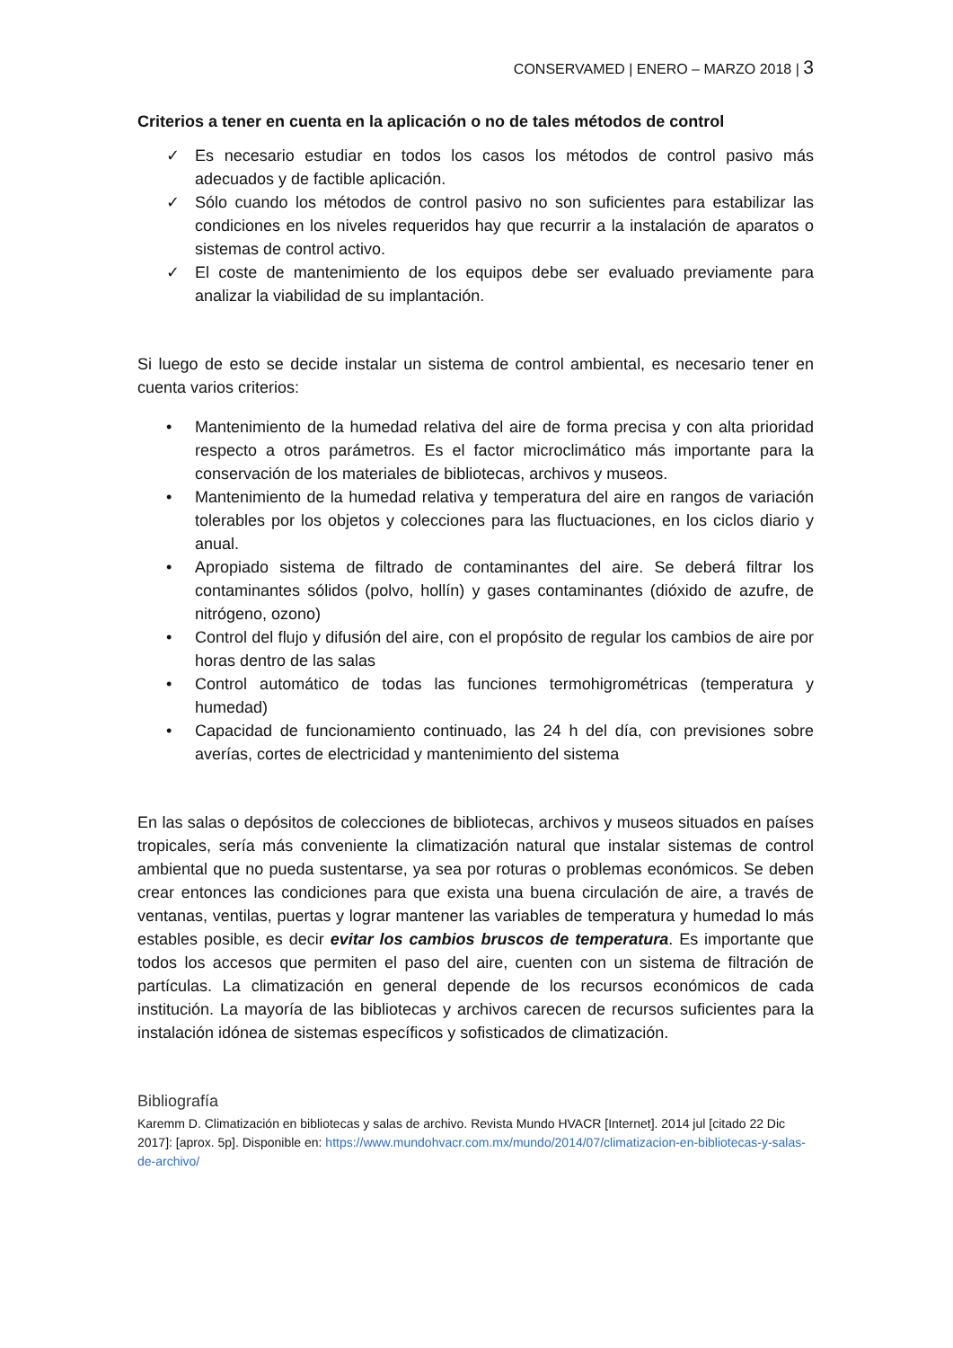CONSERVAMED | ENERO – MARZO 2018 | 3
Criterios a tener en cuenta en la aplicación o no de tales métodos de control
✓ Es necesario estudiar en todos los casos los métodos de control pasivo más adecuados y de factible aplicación.
✓ Sólo cuando los métodos de control pasivo no son suficientes para estabilizar las condiciones en los niveles requeridos hay que recurrir a la instalación de aparatos o sistemas de control activo.
✓ El coste de mantenimiento de los equipos debe ser evaluado previamente para analizar la viabilidad de su implantación.
Si luego de esto se decide instalar un sistema de control ambiental, es necesario tener en cuenta varios criterios:
• Mantenimiento de la humedad relativa del aire de forma precisa y con alta prioridad respecto a otros parámetros. Es el factor microclimático más importante para la conservación de los materiales de bibliotecas, archivos y museos.
• Mantenimiento de la humedad relativa y temperatura del aire en rangos de variación tolerables por los objetos y colecciones para las fluctuaciones, en los ciclos diario y anual.
• Apropiado sistema de filtrado de contaminantes del aire. Se deberá filtrar los contaminantes sólidos (polvo, hollín) y gases contaminantes (dióxido de azufre, de nitrógeno, ozono)
• Control del flujo y difusión del aire, con el propósito de regular los cambios de aire por horas dentro de las salas
• Control automático de todas las funciones termohigrométricas (temperatura y humedad)
• Capacidad de funcionamiento continuado, las 24 h del día, con previsiones sobre averías, cortes de electricidad y mantenimiento del sistema
En las salas o depósitos de colecciones de bibliotecas, archivos y museos situados en países tropicales, sería más conveniente la climatización natural que instalar sistemas de control ambiental que no pueda sustentarse, ya sea por roturas o problemas económicos. Se deben crear entonces las condiciones para que exista una buena circulación de aire, a través de ventanas, ventilas, puertas y lograr mantener las variables de temperatura y humedad lo más estables posible, es decir evitar los cambios bruscos de temperatura. Es importante que todos los accesos que permiten el paso del aire, cuenten con un sistema de filtración de partículas. La climatización en general depende de los recursos económicos de cada institución. La mayoría de las bibliotecas y archivos carecen de recursos suficientes para la instalación idónea de sistemas específicos y sofisticados de climatización.
Bibliografía
Karemm D. Climatización en bibliotecas y salas de archivo. Revista Mundo HVACR [Internet]. 2014 jul [citado 22 Dic 2017]: [aprox. 5p]. Disponible en: https://www.mundohvacr.com.mx/mundo/2014/07/climatizacion-en-bibliotecas-y-salas-de-archivo/